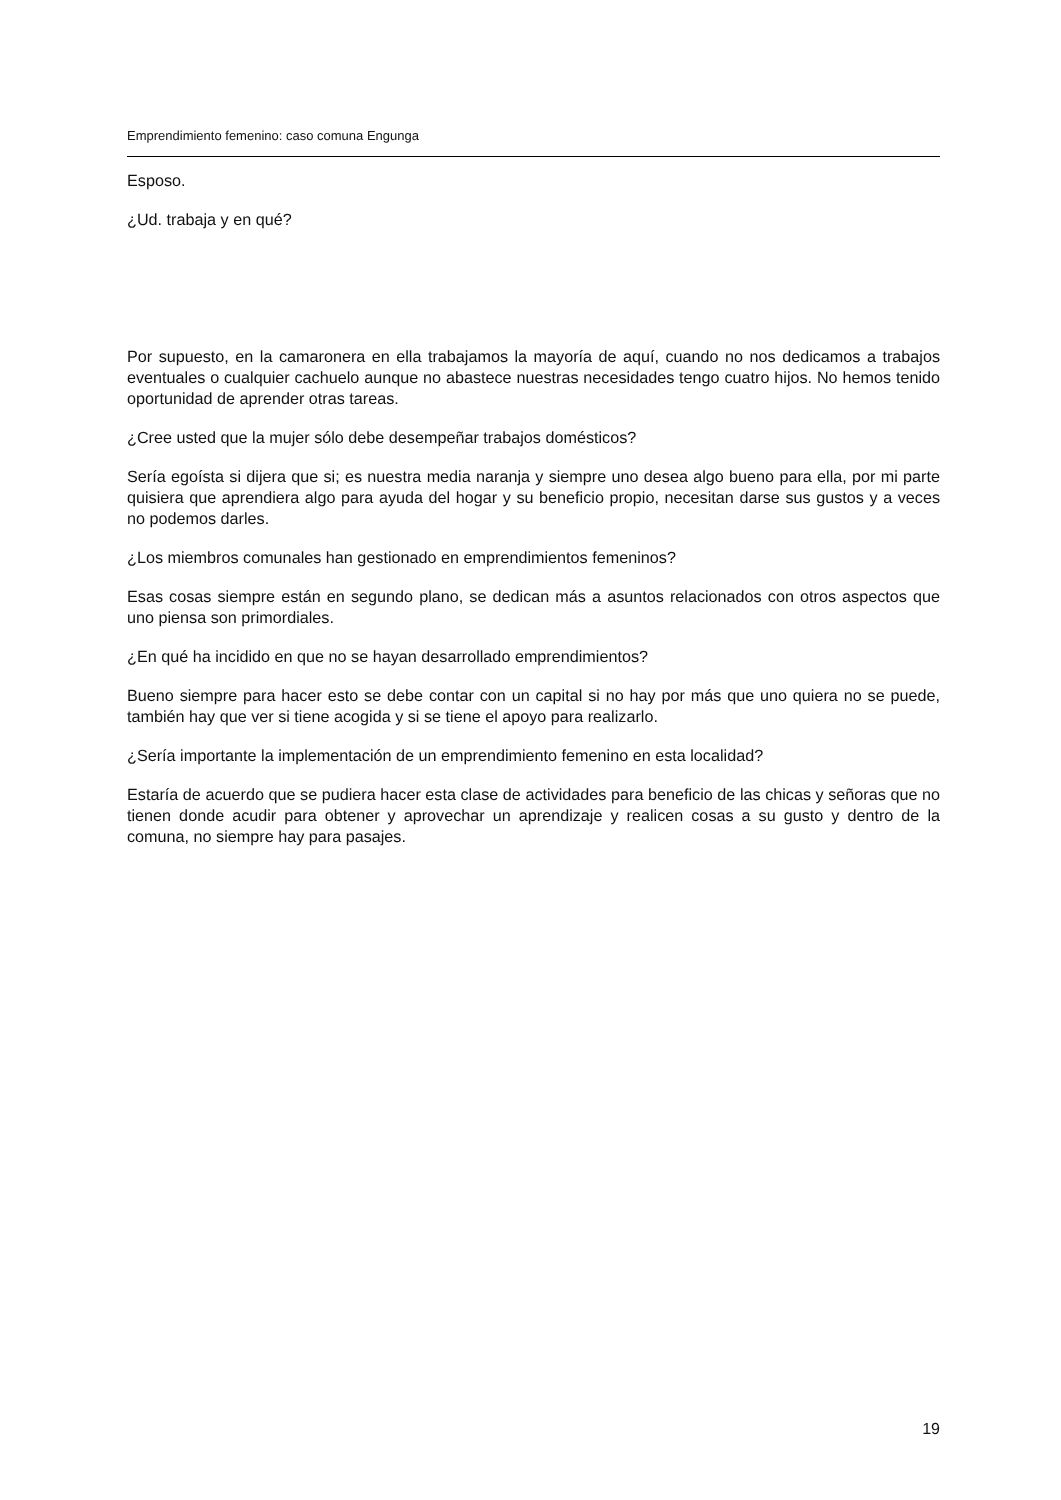Emprendimiento femenino: caso comuna Engunga
Esposo.
¿Ud. trabaja y en qué?
Por supuesto, en la camaronera en ella trabajamos la mayoría de aquí, cuando no nos dedicamos a trabajos eventuales o cualquier cachuelo aunque no abastece nuestras necesidades tengo cuatro hijos. No hemos tenido oportunidad de aprender otras tareas.
¿Cree usted que la mujer sólo debe desempeñar trabajos domésticos?
Sería egoísta si dijera que si; es nuestra media naranja y siempre uno desea algo bueno para ella, por mi parte quisiera que aprendiera algo para ayuda del hogar y su beneficio propio, necesitan darse sus gustos y a veces no podemos darles.
¿Los miembros comunales han gestionado en emprendimientos femeninos?
Esas cosas siempre están en segundo plano, se dedican más a asuntos relacionados con otros aspectos que uno piensa son primordiales.
¿En qué ha incidido en que no se hayan desarrollado emprendimientos?
Bueno siempre para hacer esto se debe contar con un capital si no hay por más que uno quiera no se puede, también hay que ver si tiene acogida y si se tiene el apoyo para realizarlo.
¿Sería importante la implementación de un emprendimiento femenino en esta localidad?
Estaría de acuerdo que se pudiera hacer esta clase de actividades para beneficio de las chicas y señoras que no tienen donde acudir para obtener y aprovechar un aprendizaje y realicen cosas a su gusto y dentro de la comuna, no siempre hay para pasajes.
19